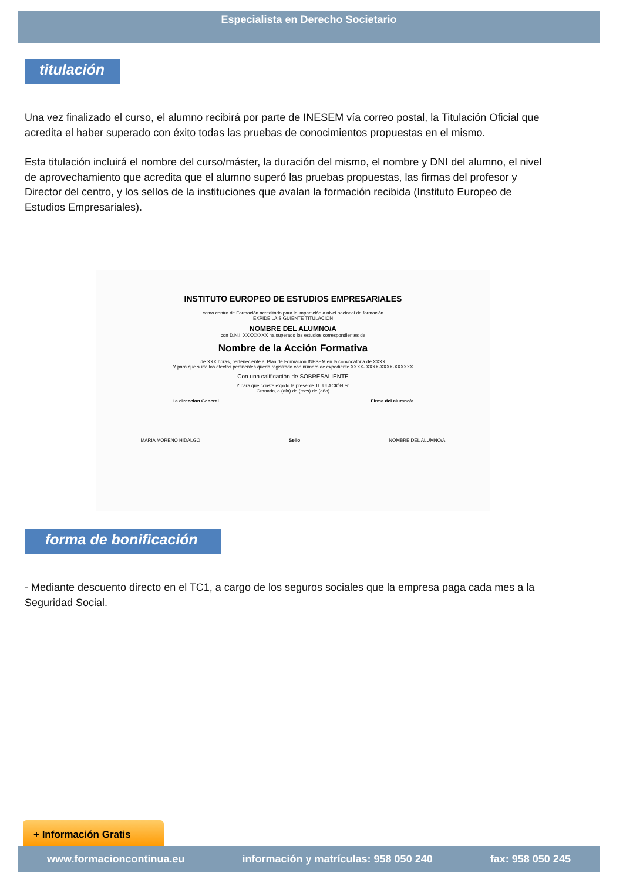Especialista en Derecho Societario
titulación
Una vez finalizado el curso, el alumno recibirá por parte de INESEM vía correo postal, la Titulación Oficial que acredita el haber superado con éxito todas las pruebas de conocimientos propuestas en el mismo.
Esta titulación incluirá el nombre del curso/máster, la duración del mismo, el nombre y DNI del alumno, el nivel de aprovechamiento que acredita que el alumno superó las pruebas propuestas, las firmas del profesor y Director del centro, y los sellos de la instituciones que avalan la formación recibida (Instituto Europeo de Estudios Empresariales).
INSTITUTO EUROPEO DE ESTUDIOS EMPRESARIALES
como centro de Formación acreditado para la impartición a nivel nacional de formación
EXPIDE LA SIGUIENTE TITULACIÓN
NOMBRE DEL ALUMNO/A
con D.N.I. XXXXXXXX ha superado los estudios correspondientes de
Nombre de la Acción Formativa
de XXX horas, perteneciente al Plan de Formación INESEM en la convocatoria de XXXX
Y para que surta los efectos pertinentes queda registrado con número de expediente XXXX- XXXX-XXXX-XXXXXX
Con una calificación de SOBRESALIENTE
Y para que conste expido la presente TITULACIÓN en
Granada, a (día) de (mes) de (año)
La direccion General Firma del alumno/a
MARIA MORENO HIDALGO Sello NOMBRE DEL ALUMNO/A
forma de bonificación
- Mediante descuento directo en el TC1, a cargo de los seguros sociales que la empresa paga cada mes a la Seguridad Social.
+ Información Gratis
www.formacioncontinua.eu información y matrículas: 958 050 240 fax: 958 050 245